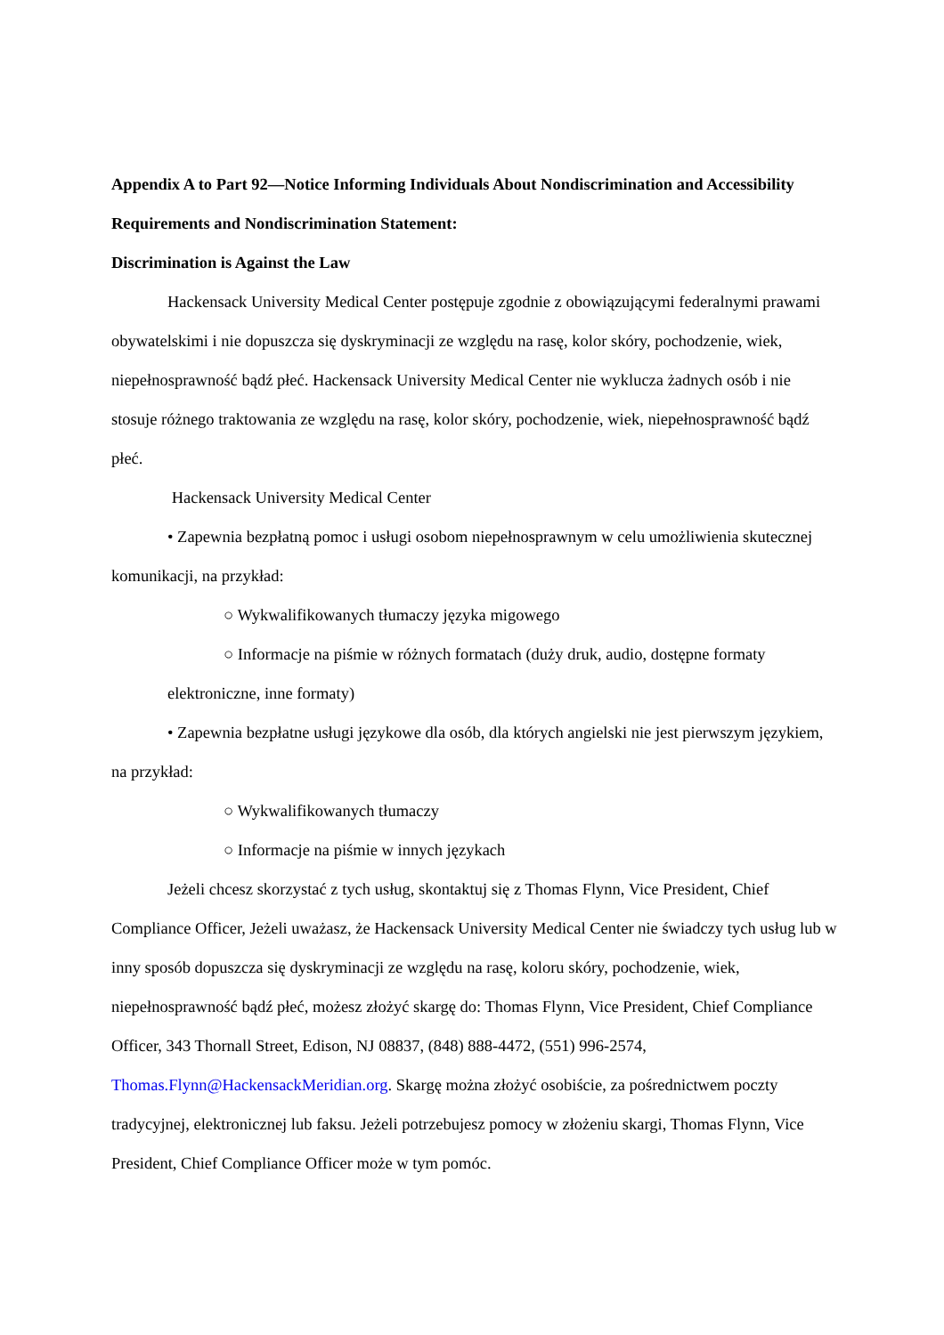Appendix A to Part 92—Notice Informing Individuals About Nondiscrimination and Accessibility Requirements and Nondiscrimination Statement:
Discrimination is Against the Law
Hackensack University Medical Center postępuje zgodnie z obowiązującymi federalnymi prawami obywatelskimi i nie dopuszcza się dyskryminacji ze względu na rasę, kolor skóry, pochodzenie, wiek, niepełnosprawność bądź płeć. Hackensack University Medical Center nie wyklucza żadnych osób i nie stosuje różnego traktowania ze względu na rasę, kolor skóry, pochodzenie, wiek, niepełnosprawność bądź płeć.
Hackensack University Medical Center
• Zapewnia bezpłatną pomoc i usługi osobom niepełnosprawnym w celu umożliwienia skutecznej komunikacji, na przykład:
○ Wykwalifikowanych tłumaczy języka migowego
○ Informacje na piśmie w różnych formatach (duży druk, audio, dostępne formaty elektroniczne, inne formaty)
• Zapewnia bezpłatne usługi językowe dla osób, dla których angielski nie jest pierwszym językiem, na przykład:
○ Wykwalifikowanych tłumaczy
○ Informacje na piśmie w innych językach
Jeżeli chcesz skorzystać z tych usług, skontaktuj się z Thomas Flynn, Vice President, Chief Compliance Officer, Jeżeli uważasz, że Hackensack University Medical Center nie świadczy tych usług lub w inny sposób dopuszcza się dyskryminacji ze względu na rasę, koloru skóry, pochodzenie, wiek, niepełnosprawność bądź płeć, możesz złożyć skargę do: Thomas Flynn, Vice President, Chief Compliance Officer, 343 Thornall Street, Edison, NJ 08837, (848) 888-4472, (551) 996-2574, Thomas.Flynn@HackensackMeridian.org. Skargę można złożyć osobiście, za pośrednictwem poczty tradycyjnej, elektronicznej lub faksu. Jeżeli potrzebujesz pomocy w złożeniu skargi, Thomas Flynn, Vice President, Chief Compliance Officer może w tym pomóc.